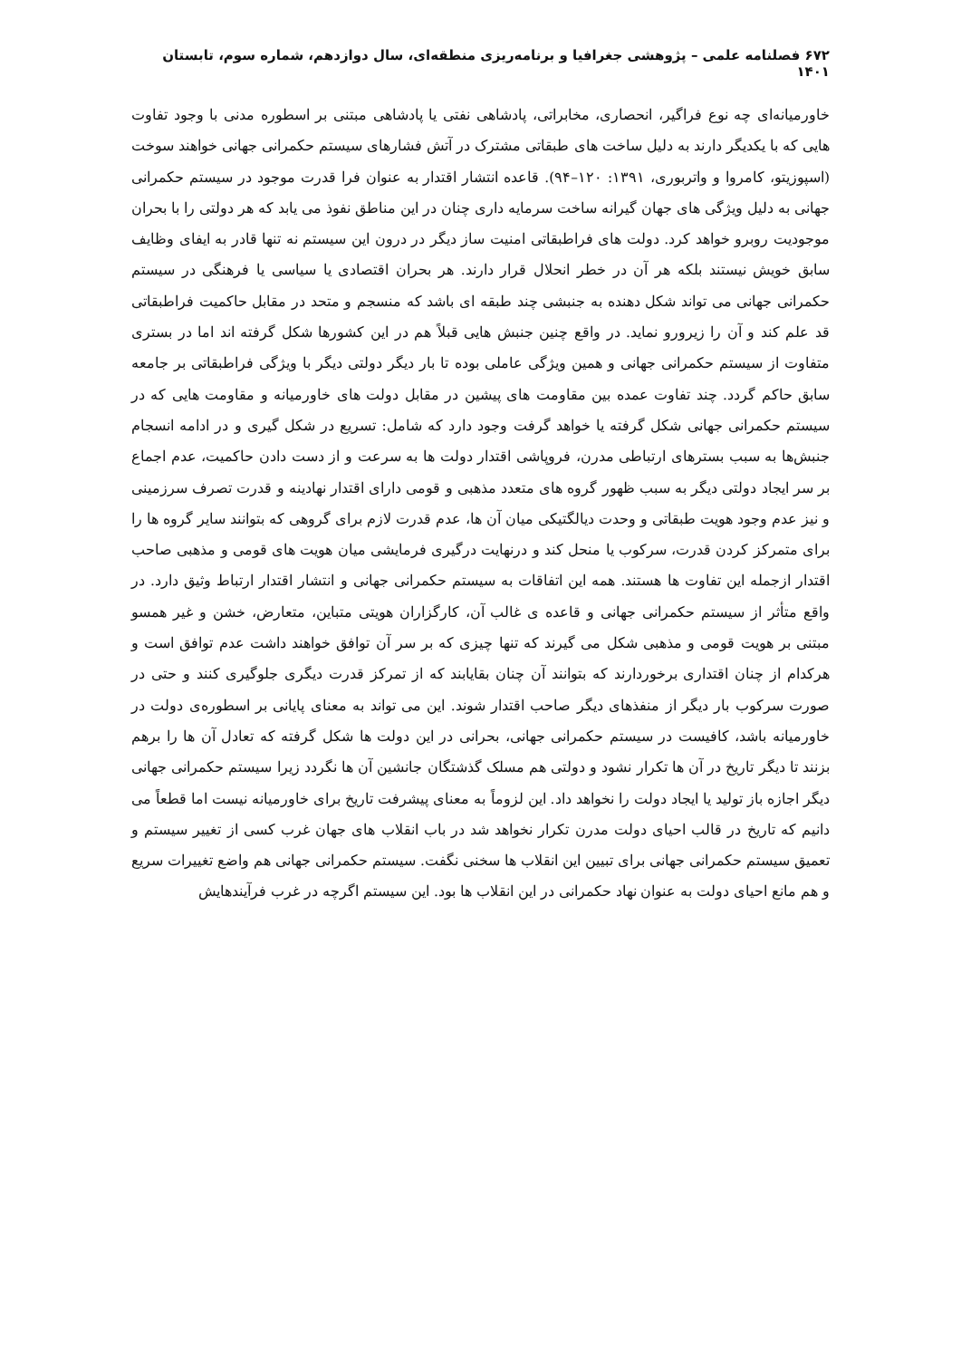۶۷۲ فصلنامه علمی – پژوهشی جغرافیا و برنامه‌ریزی منطقه‌ای، سال دوازدهم، شماره سوم، تابستان ۱۴۰۱
خاورمیانه‌ای چه نوع فراگیر، انحصاری، مخابراتی، پادشاهی نفتی یا پادشاهی مبتنی بر اسطوره مدنی با وجود تفاوت هایی که با یکدیگر دارند به دلیل ساخت های طبقاتی مشترک در آتش فشارهای سیستم حکمرانی جهانی خواهند سوخت (اسپوزیتو، کامروا و واتربوری، ۱۳۹۱: ۱۲۰–۹۴). قاعده انتشار اقتدار به عنوان فرا قدرت موجود در سیستم حکمرانی جهانی به دلیل ویژگی های جهان گیرانه ساخت سرمایه داری چنان در این مناطق نفوذ می یابد که هر دولتی را با بحران موجودیت روبرو خواهد کرد. دولت های فراطبقاتی امنیت ساز دیگر در درون این سیستم نه تنها قادر به ایفای وظایف سابق خویش نیستند بلکه هر آن در خطر انحلال قرار دارند. هر بحران اقتصادی یا سیاسی یا فرهنگی در سیستم حکمرانی جهانی می تواند شکل دهنده به جنبشی چند طبقه ای باشد که منسجم و متحد در مقابل حاکمیت فراطبقاتی قد علم کند و آن را زیرورو نماید. در واقع چنین جنبش هایی قبلاً هم در این کشورها شکل گرفته اند اما در بستری متفاوت از سیستم حکمرانی جهانی و همین ویژگی عاملی بوده تا بار دیگر دولتی دیگر با ویژگی فراطبقاتی بر جامعه سابق حاکم گردد. چند تفاوت عمده بین مقاومت های پیشین در مقابل دولت های خاورمیانه و مقاومت هایی که در سیستم حکمرانی جهانی شکل گرفته یا خواهد گرفت وجود دارد که شامل: تسریع در شکل گیری و در ادامه انسجام جنبش‌ها به سبب بسترهای ارتباطی مدرن، فروپاشی اقتدار دولت ها به سرعت و از دست دادن حاکمیت، عدم اجماع بر سر ایجاد دولتی دیگر به سبب ظهور گروه های متعدد مذهبی و قومی دارای اقتدار نهادینه و قدرت تصرف سرزمینی و نیز عدم وجود هویت طبقاتی و وحدت دیالگتیکی میان آن ها، عدم قدرت لازم برای گروهی که بتوانند سایر گروه ها را برای متمرکز کردن قدرت، سرکوب یا منحل کند و درنهایت درگیری فرمایشی میان هویت های قومی و مذهبی صاحب اقتدار ازجمله این تفاوت ها هستند. همه این اتفاقات به سیستم حکمرانی جهانی و انتشار اقتدار ارتباط وثیق دارد. در واقع متأثر از سیستم حکمرانی جهانی و قاعده ی غالب آن، کارگزاران هویتی متباین، متعارض، خشن و غیر همسو مبتنی بر هویت قومی و مذهبی شکل می گیرند که تنها چیزی که بر سر آن توافق خواهند داشت عدم توافق است و هرکدام از چنان اقتداری برخوردارند که بتوانند آن چنان بقایابند که از تمرکز قدرت دیگری جلوگیری کنند و حتی در صورت سرکوب بار دیگر از منفذهای دیگر صاحب اقتدار شوند. این می تواند به معنای پایانی بر اسطوره‌ی دولت در خاورمیانه باشد، کافیست در سیستم حکمرانی جهانی، بحرانی در این دولت ها شکل گرفته که تعادل آن ها را برهم بزنند تا دیگر تاریخ در آن ها تکرار نشود و دولتی هم مسلک گذشتگان جانشین آن ها نگردد زیرا سیستم حکمرانی جهانی دیگر اجازه باز تولید یا ایجاد دولت را نخواهد داد. این لزوماً به معنای پیشرفت تاریخ برای خاورمیانه نیست اما قطعاً می دانیم که تاریخ در قالب احیای دولت مدرن تکرار نخواهد شد در باب انقلاب های جهان غرب کسی از تغییر سیستم و تعمیق سیستم حکمرانی جهانی برای تبیین این انقلاب ها سخنی نگفت. سیستم حکمرانی جهانی هم واضع تغییرات سریع و هم مانع احیای دولت به عنوان نهاد حکمرانی در این انقلاب ها بود. این سیستم اگرچه در غرب فرآیندهایش